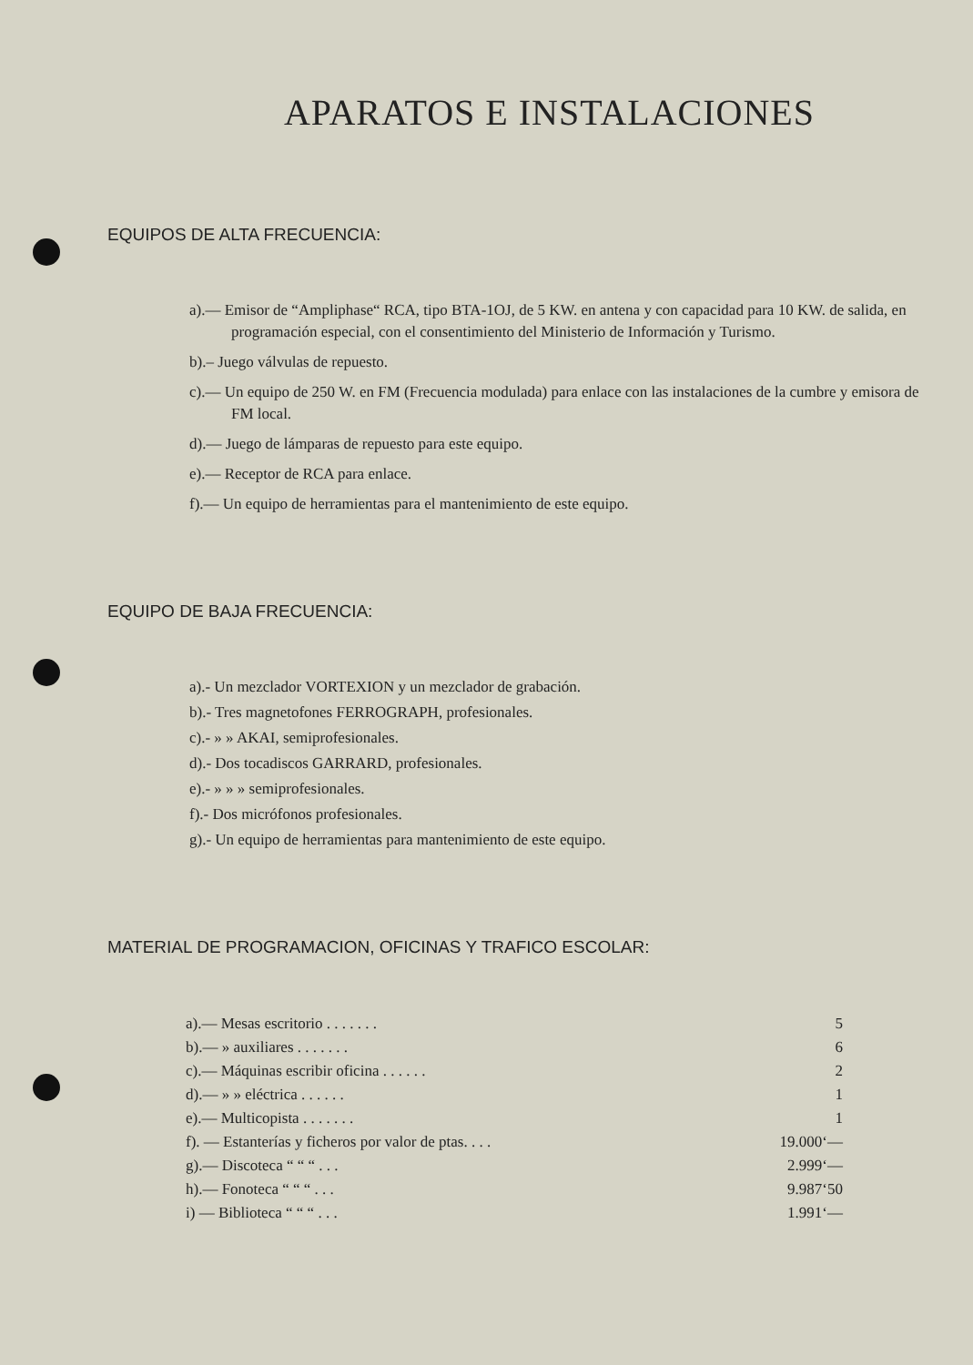APARATOS E INSTALACIONES
EQUIPOS DE ALTA FRECUENCIA:
a).— Emisor de “Ampliphase“ RCA, tipo BTA-1OJ, de 5 KW. en antena y con capacidad para 10 KW. de salida, en programación especial, con el consentimiento del Ministerio de Información y Turismo.
b).– Juego válvulas de repuesto.
c).— Un equipo de 250 W. en FM (Frecuencia modulada) para enlace con las instalaciones de la cumbre y emisora de FM local.
d).— Juego de lámparas de repuesto para este equipo.
e).— Receptor de RCA para enlace.
f).— Un equipo de herramientas para el mantenimiento de este equipo.
EQUIPO DE BAJA FRECUENCIA:
a).- Un mezclador VORTEXION y un mezclador de grabación.
b).- Tres magnetofones FERROGRAPH, profesionales.
c).- » » AKAI, semiprofesionales.
d).- Dos tocadiscos GARRARD, profesionales.
e).- » » » semiprofesionales.
f).- Dos micrófonos profesionales.
g).- Un equipo de herramientas para mantenimiento de este equipo.
MATERIAL DE PROGRAMACION, OFICINAS Y TRAFICO ESCOLAR:
| a).— Mesas escritorio . . . . . . . | 5 |
| b).— » auxiliares . . . . . . . | 6 |
| c).— Máquinas escribir oficina . . . . . . | 2 |
| d).— » » eléctrica . . . . . . | 1 |
| e).— Multicopista . . . . . . . | 1 |
| f). — Estanterías y ficheros por valor de ptas. . . . | 19.000‘— |
| g).— Discoteca “ “ “ . . . | 2.999‘— |
| h).— Fonoteca “ “ “ . . . | 9.987‘50 |
| i) — Biblioteca “ “ “ . . . | 1.991‘— |